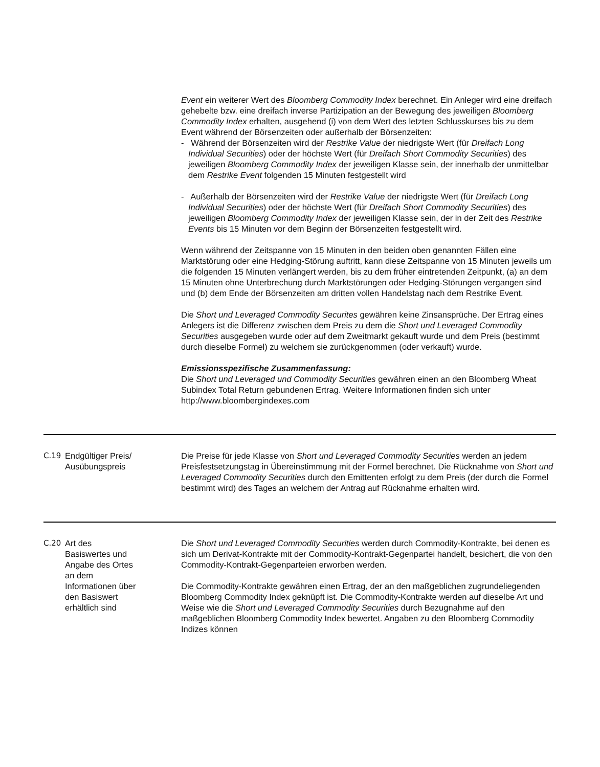| | | Event ein weiterer Wert des Bloomberg Commodity Index berechnet. Ein Anleger wird eine dreifach gehebelte bzw. eine dreifach inverse Partizipation an der Bewegung des jeweiligen Bloomberg Commodity Index erhalten, ausgehend (i) von dem Wert des letzten Schlusskurses bis zu dem Event während der Börsenzeiten oder außerhalb der Börsenzeiten: - Während der Börsenzeiten wird der Restrike Value der niedrigste Wert (für Dreifach Long Individual Securities ) oder der höchste Wert (für Dreifach Short Commodity Securities ) des jeweiligen Bloomberg Commodity Index der jeweiligen Klasse sein, der innerhalb der unmittelbar dem Restrike Event folgenden 15 Minuten festgestellt wird - Außerhalb der Börsenzeiten wird der Restrike Value der niedrigste Wert (für Dreifach Long Individual Securities ) oder der höchste Wert (für Dreifach Short Commodity Securities ) des jeweiligen Bloomberg Commodity Index der jeweiligen Klasse sein, der in der Zeit des Restrike Events bis 15 Minuten vor dem Beginn der Börsenzeiten festgestellt wird. Wenn während der Zeitspanne von 15 Minuten in den beiden oben genannten Fällen eine Marktstörung oder eine Hedging-Störung auftritt, kann diese Zeitspanne von 15 Minuten jeweils um die folgenden 15 Minuten verlängert werden, bis zu dem früher eintretenden Zeitpunkt, (a) an dem 15 Minuten ohne Unterbrechung durch Marktstörungen oder Hedging-Störungen vergangen sind und (b) dem Ende der Börsenzeiten am dritten vollen Handelstag nach dem Restrike Event. Die Short und Leveraged Commodity Securites gewähren keine Zinsansprüche. Der Ertrag eines Anlegers ist die Differenz zwischen dem Preis zu dem die Short und Leveraged Commodity Securities ausgegeben wurde oder auf dem Zweitmarkt gekauft wurde und dem Preis (bestimmt durch dieselbe Formel) zu welchem sie zurückgenommen (oder verkauft) wurde. Emissionsspezifische Zusammenfassung: Die Short und Leveraged und Commodity Securities gewähren einen an den Bloomberg Wheat Subindex Total Return gebundenen Ertrag. Weitere Informationen finden sich unter http://www.bloombergindexes.com |
| C.19 | Endgültiger Preis/ Ausübungspreis | Die Preise für jede Klasse von Short und Leveraged Commodity Securities werden an jedem Preisfestsetzungstag in Übereinstimmung mit der Formel berechnet. Die Rücknahme von Short und Leveraged Commodity Securities durch den Emittenten erfolgt zu dem Preis (der durch die Formel bestimmt wird) des Tages an welchem der Antrag auf Rücknahme erhalten wird. |
| C.20 | Art des Basiswertes und Angabe des Ortes an dem Informationen über den Basiswert erhältlich sind | Die Short und Leveraged Commodity Securities werden durch Commodity-Kontrakte, bei denen es sich um Derivat-Kontrakte mit der Commodity-Kontrakt-Gegenpartei handelt, besichert, die von den Commodity-Kontrakt-Gegenparteien erworben werden. Die Commodity-Kontrakte gewähren einen Ertrag, der an den maßgeblichen zugrundeliegenden Bloomberg Commodity Index geknüpft ist. Die Commodity-Kontrakte werden auf dieselbe Art und Weise wie die Short und Leveraged Commodity Securities durch Bezugnahme auf den maßgeblichen Bloomberg Commodity Index bewertet. Angaben zu den Bloomberg Commodity Indizes können |